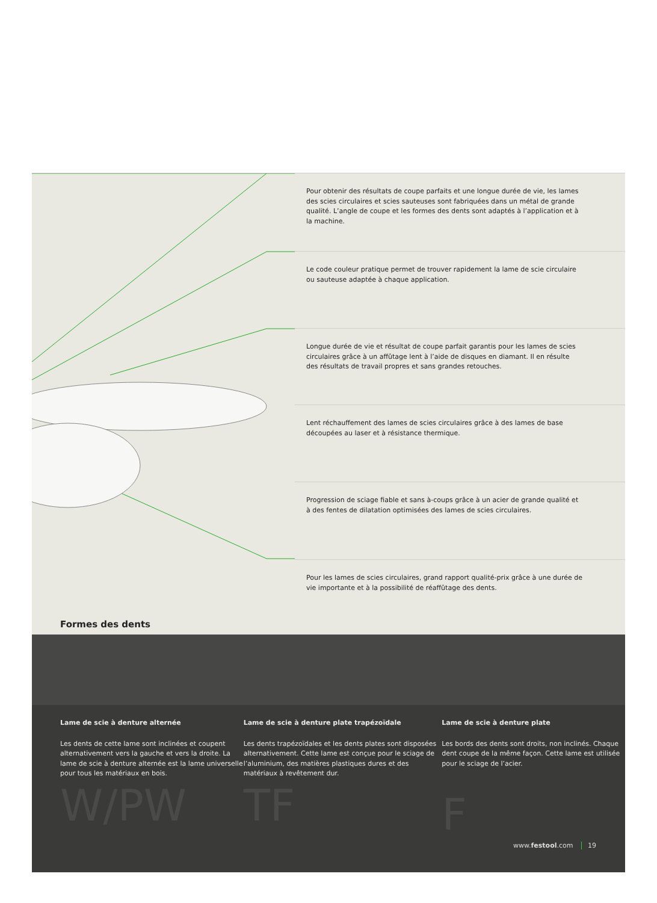Pour obtenir des résultats de coupe parfaits et une longue durée de vie, les lames des scies circulaires et scies sauteuses sont fabriquées dans un métal de grande qualité. L’angle de coupe et les formes des dents sont adaptés à l’application et à la machine.
Le code couleur pratique permet de trouver rapidement la lame de scie circulaire ou sauteuse adaptée à chaque application.
Longue durée de vie et résultat de coupe parfait garantis pour les lames de scies circulaires grâce à un affûtage lent à l’aide de disques en diamant. Il en résulte des résultats de travail propres et sans grandes retouches.
Lent réchauffement des lames de scies circulaires grâce à des lames de base découpées au laser et à résistance thermique.
Progression de sciage fiable et sans à-coups grâce à un acier de grande qualité et à des fentes de dilatation optimisées des lames de scies circulaires.
Pour les lames de scies circulaires, grand rapport qualité-prix grâce à une durée de vie importante et à la possibilité de réaffûtage des dents.
Formes des dents
Lame de scie à denture alternée
Les dents de cette lame sont inclinées et coupent alternativement vers la gauche et vers la droite. La lame de scie à denture alternée est la lame universelle pour tous les matériaux en bois.
W/PW
Lame de scie à denture plate trapézoïdale
Les dents trapézoïdales et les dents plates sont disposées alternativement. Cette lame est conçue pour le sciage de l’aluminium, des matières plastiques dures et des matériaux à revêtement dur.
TF
Lame de scie à denture plate
Les bords des dents sont droits, non inclinés. Chaque dent coupe de la même façon. Cette lame est utilisée pour le sciage de l’acier.
F
www.festool.com 19